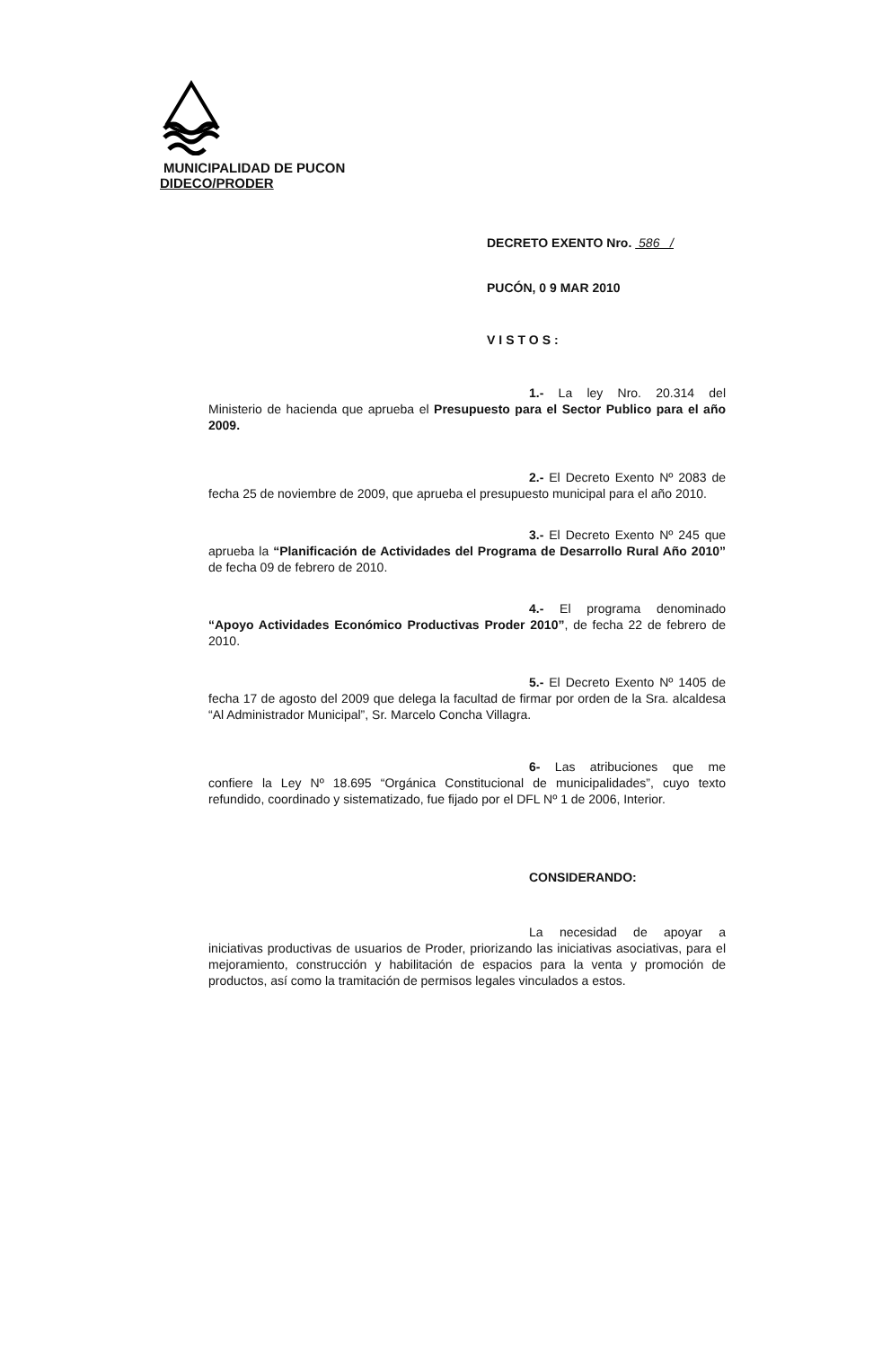MUNICIPALIDAD DE PUCON
DIDECO/PRODER
DECRETO EXENTO Nro. 586 /
PUCÓN, 0 9 MAR 2010
VISTOS:
1.- La ley Nro. 20.314 del Ministerio de hacienda que aprueba el Presupuesto para el Sector Publico para el año 2009.
2.- El Decreto Exento Nº 2083 de fecha 25 de noviembre de 2009, que aprueba el presupuesto municipal para el año 2010.
3.- El Decreto Exento Nº 245 que aprueba la “Planificación de Actividades del Programa de Desarrollo Rural Año 2010” de fecha 09 de febrero de 2010.
4.- El programa denominado “Apoyo Actividades Económico Productivas Proder 2010”, de fecha 22 de febrero de 2010.
5.- El Decreto Exento Nº 1405 de fecha 17 de agosto del 2009 que delega la facultad de firmar por orden de la Sra. alcaldesa “Al Administrador Municipal”, Sr. Marcelo Concha Villagra.
6- Las atribuciones que me confiere la Ley Nº 18.695 “Orgánica Constitucional de municipalidades”, cuyo texto refundido, coordinado y sistematizado, fue fijado por el DFL Nº 1 de 2006, Interior.
CONSIDERANDO:
La necesidad de apoyar a iniciativas productivas de usuarios de Proder, priorizando las iniciativas asociativas, para el mejoramiento, construcción y habilitación de espacios para la venta y promoción de productos, así como la tramitación de permisos legales vinculados a estos.